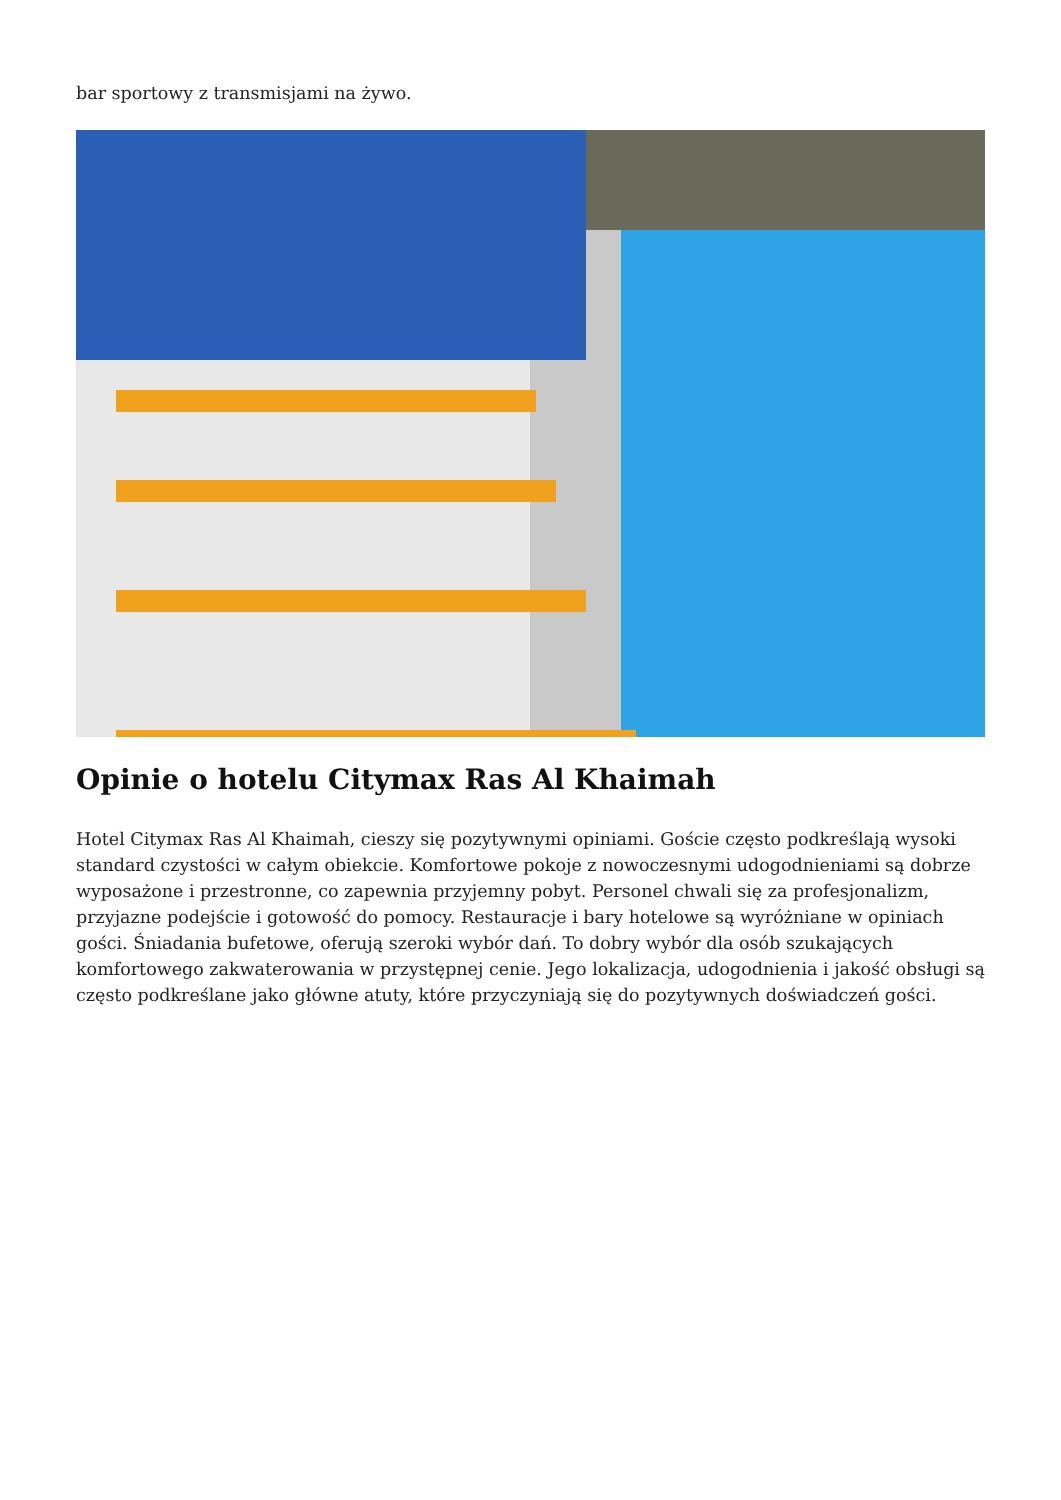bar sportowy z transmisjami na żywo.
Opinie o hotelu Citymax Ras Al Khaimah
Hotel Citymax Ras Al Khaimah, cieszy się pozytywnymi opiniami. Goście często podkreślają wysoki standard czystości w całym obiekcie. Komfortowe pokoje z nowoczesnymi udogodnieniami są dobrze wyposażone i przestronne, co zapewnia przyjemny pobyt. Personel chwali się za profesjonalizm, przyjazne podejście i gotowość do pomocy. Restauracje i bary hotelowe są wyróżniane w opiniach gości. Śniadania bufetowe, oferują szeroki wybór dań. To dobry wybór dla osób szukających komfortowego zakwaterowania w przystępnej cenie. Jego lokalizacja, udogodnienia i jakość obsługi są często podkreślane jako główne atuty, które przyczyniają się do pozytywnych doświadczeń gości.